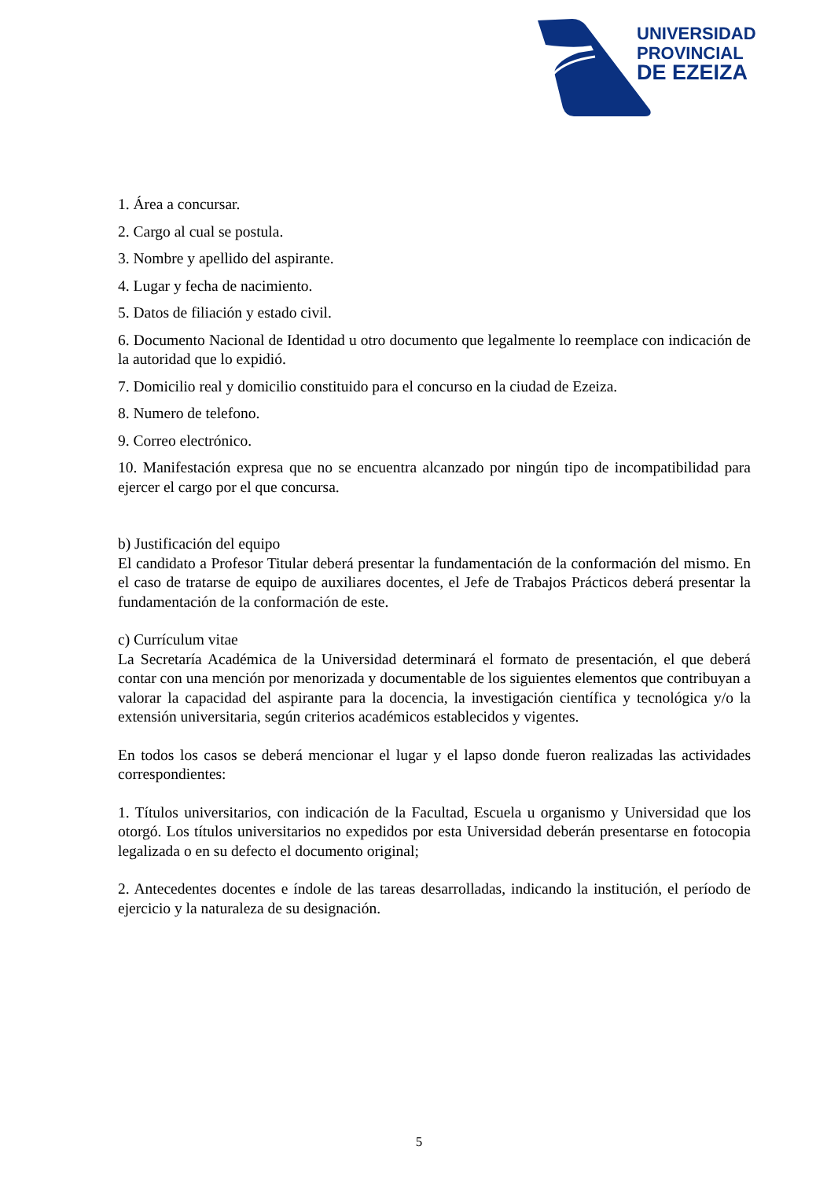UNIVERSIDAD
PROVINCIAL
DE EZEIZA
1. Área a concursar.
2. Cargo al cual se postula.
3. Nombre y apellido del aspirante.
4. Lugar y fecha de nacimiento.
5. Datos de filiación y estado civil.
6. Documento Nacional de Identidad u otro documento que legalmente lo reemplace con indicación de la autoridad que lo expidió.
7. Domicilio real y domicilio constituido para el concurso en la ciudad de Ezeiza.
8. Numero de telefono.
9. Correo electrónico.
10. Manifestación expresa que no se encuentra alcanzado por ningún tipo de incompatibilidad para ejercer el cargo por el que concursa.
b) Justificación del equipo
El candidato a Profesor Titular deberá presentar la fundamentación de la conformación del mismo. En el caso de tratarse de equipo de auxiliares docentes, el Jefe de Trabajos Prácticos deberá presentar la fundamentación de la conformación de este.
c) Currículum vitae
La Secretaría Académica de la Universidad determinará el formato de presentación, el que deberá contar con una mención por menorizada y documentable de los siguientes elementos que contribuyan a valorar la capacidad del aspirante para la docencia, la investigación científica y tecnológica y/o la extensión universitaria, según criterios académicos establecidos y vigentes.
En todos los casos se deberá mencionar el lugar y el lapso donde fueron realizadas las actividades correspondientes:
1. Títulos universitarios, con indicación de la Facultad, Escuela u organismo y Universidad que los otorgó. Los títulos universitarios no expedidos por esta Universidad deberán presentarse en fotocopia legalizada o en su defecto el documento original;
2. Antecedentes docentes e índole de las tareas desarrolladas, indicando la institución, el período de ejercicio y la naturaleza de su designación.
5